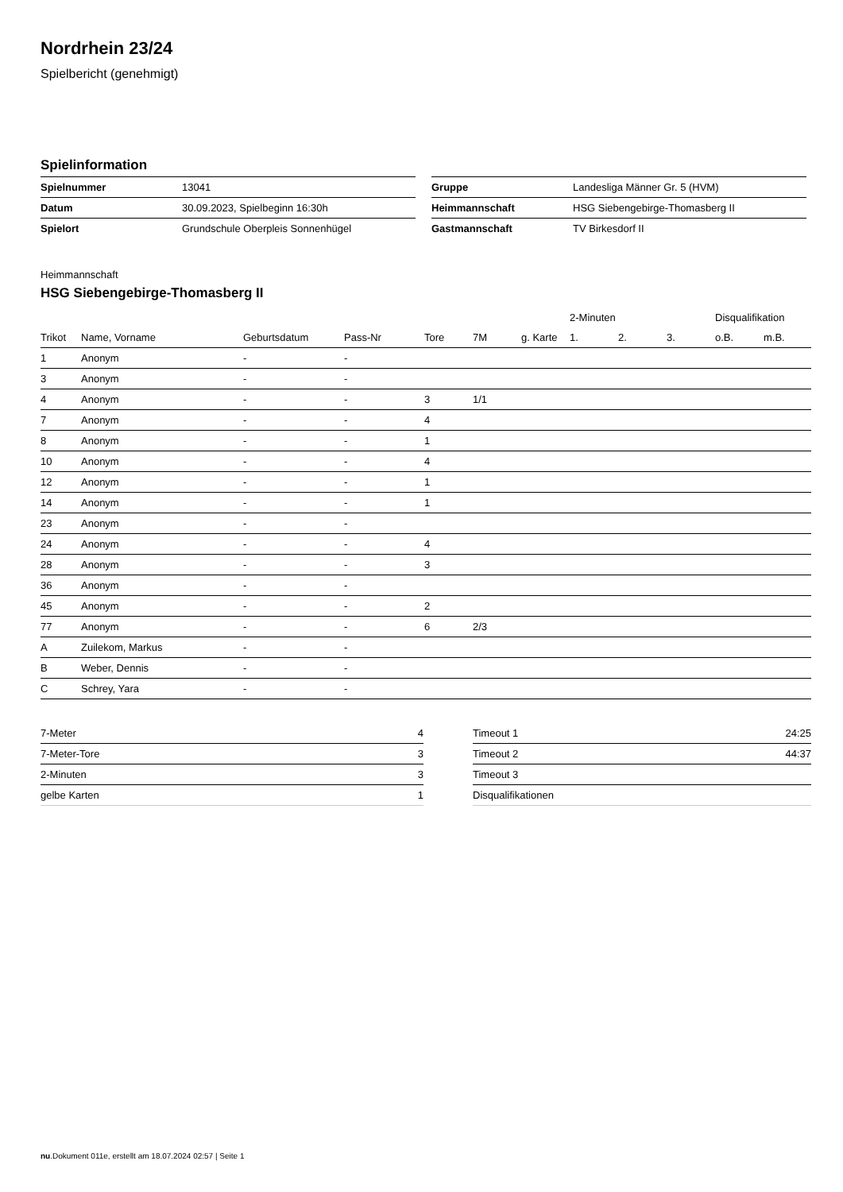Nordrhein 23/24
Spielbericht (genehmigt)
Spielinformation
| Spielnummer | 13041 |
| Datum | 30.09.2023, Spielbeginn 16:30h |
| Spielort | Grundschule Oberpleis Sonnenhügel |
| Gruppe | Landesliga Männer Gr. 5 (HVM) |
| Heimmannschaft | HSG Siebengebirge-Thomasberg II |
| Gastmannschaft | TV Birkesdorf II |
Heimmannschaft
HSG Siebengebirge-Thomasberg II
| | | | | | | | 2-Minuten | | | Disqualifikation | |
| --- | --- | --- | --- | --- | --- | --- | --- | --- | --- | --- | --- |
| Trikot | Name, Vorname | Geburtsdatum | Pass-Nr | Tore | 7M | g. Karte | 1. | 2. | 3. | o.B. | m.B. |
| 1 | Anonym | - | - | | | | | | | | |
| 3 | Anonym | - | - | | | | | | | | |
| 4 | Anonym | - | - | 3 | 1/1 | | | | | | |
| 7 | Anonym | - | - | 4 | | | | | | | |
| 8 | Anonym | - | - | 1 | | | | | | | |
| 10 | Anonym | - | - | 4 | | | | | | | |
| 12 | Anonym | - | - | 1 | | | | | | | |
| 14 | Anonym | - | - | 1 | | | | | | | |
| 23 | Anonym | - | - | | | | | | | | |
| 24 | Anonym | - | - | 4 | | | | | | | |
| 28 | Anonym | - | - | 3 | | | | | | | |
| 36 | Anonym | - | - | | | | | | | | |
| 45 | Anonym | - | - | 2 | | | | | | | |
| 77 | Anonym | - | - | 6 | 2/3 | | | | | | |
| A | Zuilekom, Markus | - | - | | | | | | | | |
| B | Weber, Dennis | - | - | | | | | | | | |
| C | Schrey, Yara | - | - | | | | | | | | |
| 7-Meter | 4 |
| 7-Meter-Tore | 3 |
| 2-Minuten | 3 |
| gelbe Karten | 1 |
| Timeout 1 | 24:25 |
| Timeout 2 | 44:37 |
| Timeout 3 | |
| Disqualifikationen | |
nu.Dokument 011e, erstellt am 18.07.2024 02:57 | Seite 1